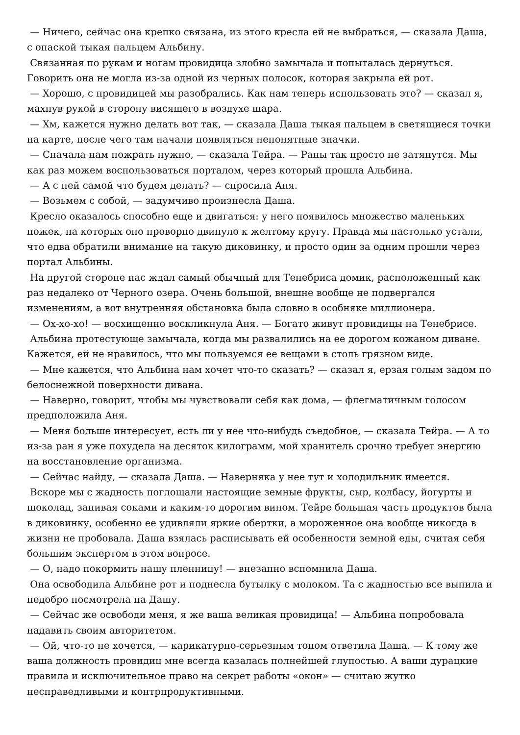— Ничего, сейчас она крепко связана, из этого кресла ей не выбраться, — сказала Даша, с опаской тыкая пальцем Альбину.
Связанная по рукам и ногам провидица злобно замычала и попыталась дернуться. Говорить она не могла из-за одной из черных полосок, которая закрыла ей рот.
— Хорошо, с провидицей мы разобрались. Как нам теперь использовать это? — сказал я, махнув рукой в сторону висящего в воздухе шара.
— Хм, кажется нужно делать вот так, — сказала Даша тыкая пальцем в светящиеся точки на карте, после чего там начали появляться непонятные значки.
— Сначала нам пожрать нужно, — сказала Тейра. — Раны так просто не затянутся. Мы как раз можем воспользоваться порталом, через который прошла Альбина.
— А с ней самой что будем делать? — спросила Аня.
— Возьмем с собой, — задумчиво произнесла Даша.
Кресло оказалось способно еще и двигаться: у него появилось множество маленьких ножек, на которых оно проворно двинуло к желтому кругу. Правда мы настолько устали, что едва обратили внимание на такую диковинку, и просто один за одним прошли через портал Альбины.
На другой стороне нас ждал самый обычный для Тенебриса домик, расположенный как раз недалеко от Черного озера. Очень большой, внешне вообще не подвергался изменениям, а вот внутренняя обстановка была словно в особняке миллионера.
— Ох-хо-хо! — восхищенно воскликнула Аня. — Богато живут провидицы на Тенебрисе.
Альбина протестующе замычала, когда мы развалились на ее дорогом кожаном диване. Кажется, ей не нравилось, что мы пользуемся ее вещами в столь грязном виде.
— Мне кажется, что Альбина нам хочет что-то сказать? — сказал я, ерзая голым задом по белоснежной поверхности дивана.
— Наверно, говорит, чтобы мы чувствовали себя как дома, — флегматичным голосом предположила Аня.
— Меня больше интересует, есть ли у нее что-нибудь съедобное, — сказала Тейра. — А то из-за ран я уже похудела на десяток килограмм, мой хранитель срочно требует энергию на восстановление организма.
— Сейчас найду, — сказала Даша. — Наверняка у нее тут и холодильник имеется.
Вскоре мы с жадность поглощали настоящие земные фрукты, сыр, колбасу, йогурты и шоколад, запивая соками и каким-то дорогим вином. Тейре большая часть продуктов была в диковинку, особенно ее удивляли яркие обертки, а мороженное она вообще никогда в жизни не пробовала. Даша взялась расписывать ей особенности земной еды, считая себя большим экспертом в этом вопросе.
— О, надо покормить нашу пленницу! — внезапно вспомнила Даша.
Она освободила Альбине рот и поднесла бутылку с молоком. Та с жадностью все выпила и недобро посмотрела на Дашу.
— Сейчас же освободи меня, я же ваша великая провидица! — Альбина попробовала надавить своим авторитетом.
— Ой, что-то не хочется, — карикатурно-серьезным тоном ответила Даша. — К тому же ваша должность провидиц мне всегда казалась полнейшей глупостью. А ваши дурацкие правила и исключительное право на секрет работы «окон» — считаю жутко несправедливыми и контрпродуктивными.